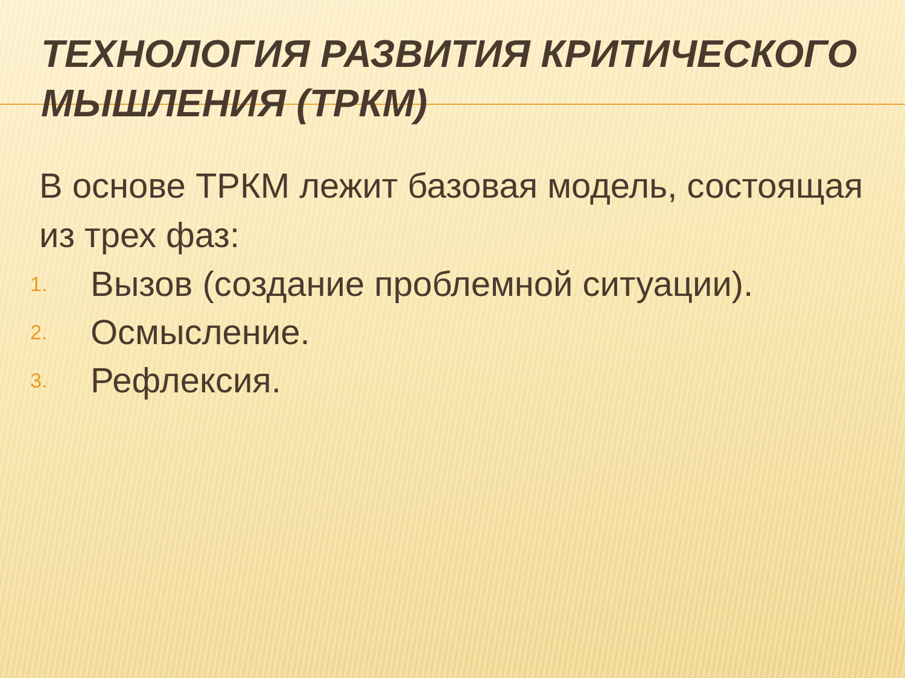ТЕХНОЛОГИЯ РАЗВИТИЯ КРИТИЧЕСКОГО МЫШЛЕНИЯ (ТРКМ)
В основе ТРКМ лежит базовая модель, состоящая из трех фаз:
1. Вызов (создание проблемной ситуации).
2. Осмысление.
3. Рефлексия.